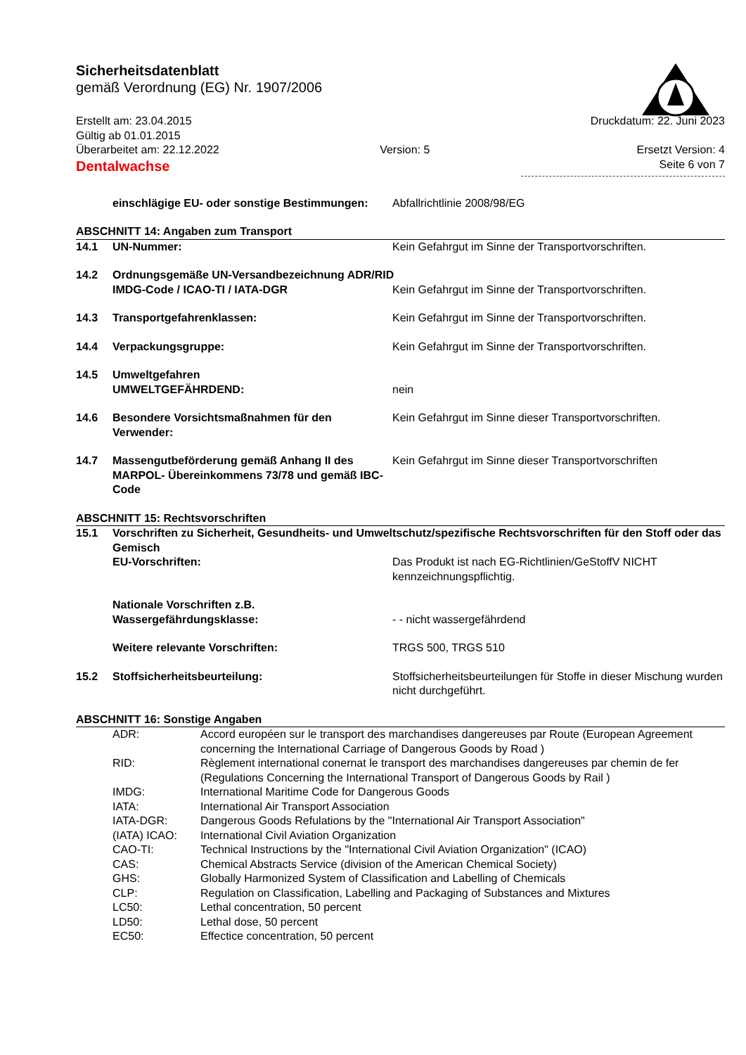Sicherheitsdatenblatt
gemäß Verordnung (EG) Nr. 1907/2006
Erstellt am: 23.04.2015
Gültig ab 01.01.2015
Überarbeitet am: 22.12.2022
Version: 5 Druckdatum: 22. Juni 2023
Ersetzt Version: 4
Dentalwachse
Seite 6 von 7
einschlägige EU- oder sonstige Bestimmungen:
Abfallrichtlinie 2008/98/EG
ABSCHNITT 14: Angaben zum Transport
14.1 UN-Nummer: Kein Gefahrgut im Sinne der Transportvorschriften.
14.2 Ordnungsgemäße UN-Versandbezeichnung ADR/RID
IMDG-Code / ICAO-TI / IATA-DGR Kein Gefahrgut im Sinne der Transportvorschriften.
14.3 Transportgefahrenklassen: Kein Gefahrgut im Sinne der Transportvorschriften.
14.4 Verpackungsgruppe: Kein Gefahrgut im Sinne der Transportvorschriften.
14.5 Umweltgefahren
UMWELTGEFÄHRDEND:
nein
14.6 Besondere Vorsichtsmaßnahmen für den Verwender:
Kein Gefahrgut im Sinne dieser Transportvorschriften.
14.7 Massengutbeförderung gemäß Anhang II des MARPOL- Übereinkommens 73/78 und gemäß IBC-Code
Kein Gefahrgut im Sinne dieser Transportvorschriften
ABSCHNITT 15: Rechtsvorschriften
15.1 Vorschriften zu Sicherheit, Gesundheits- und Umweltschutz/spezifische Rechtsvorschriften für den Stoff oder das Gemisch
EU-Vorschriften: Das Produkt ist nach EG-Richtlinien/GeStoffV NICHT kennzeichnungspflichtig.
Nationale Vorschriften z.B.
Wassergefährdungsklasse:
- - nicht wassergefährdend
Weitere relevante Vorschriften: TRGS 500, TRGS 510
15.2 Stoffsicherheitsbeurteilung: Stoffsicherheitsbeurteilungen für Stoffe in dieser Mischung wurden nicht durchgeführt.
ABSCHNITT 16: Sonstige Angaben
ADR: Accord européen sur le transport des marchandises dangereuses par Route (European Agreement concerning the International Carriage of Dangerous Goods by Road )
RID: Règlement international conernat le transport des marchandises dangereuses par chemin de fer (Regulations Concerning the International Transport of Dangerous Goods by Rail )
IMDG: International Maritime Code for Dangerous Goods
IATA: International Air Transport Association
IATA-DGR: Dangerous Goods Refulations by the "International Air Transport Association"
(IATA) ICAO: International Civil Aviation Organization
CAO-TI: Technical Instructions by the "International Civil Aviation Organization" (ICAO)
CAS: Chemical Abstracts Service (division of the American Chemical Society)
GHS: Globally Harmonized System of Classification and Labelling of Chemicals
CLP: Regulation on Classification, Labelling and Packaging of Substances and Mixtures
LC50: Lethal concentration, 50 percent
LD50: Lethal dose, 50 percent
EC50: Effectice concentration, 50 percent